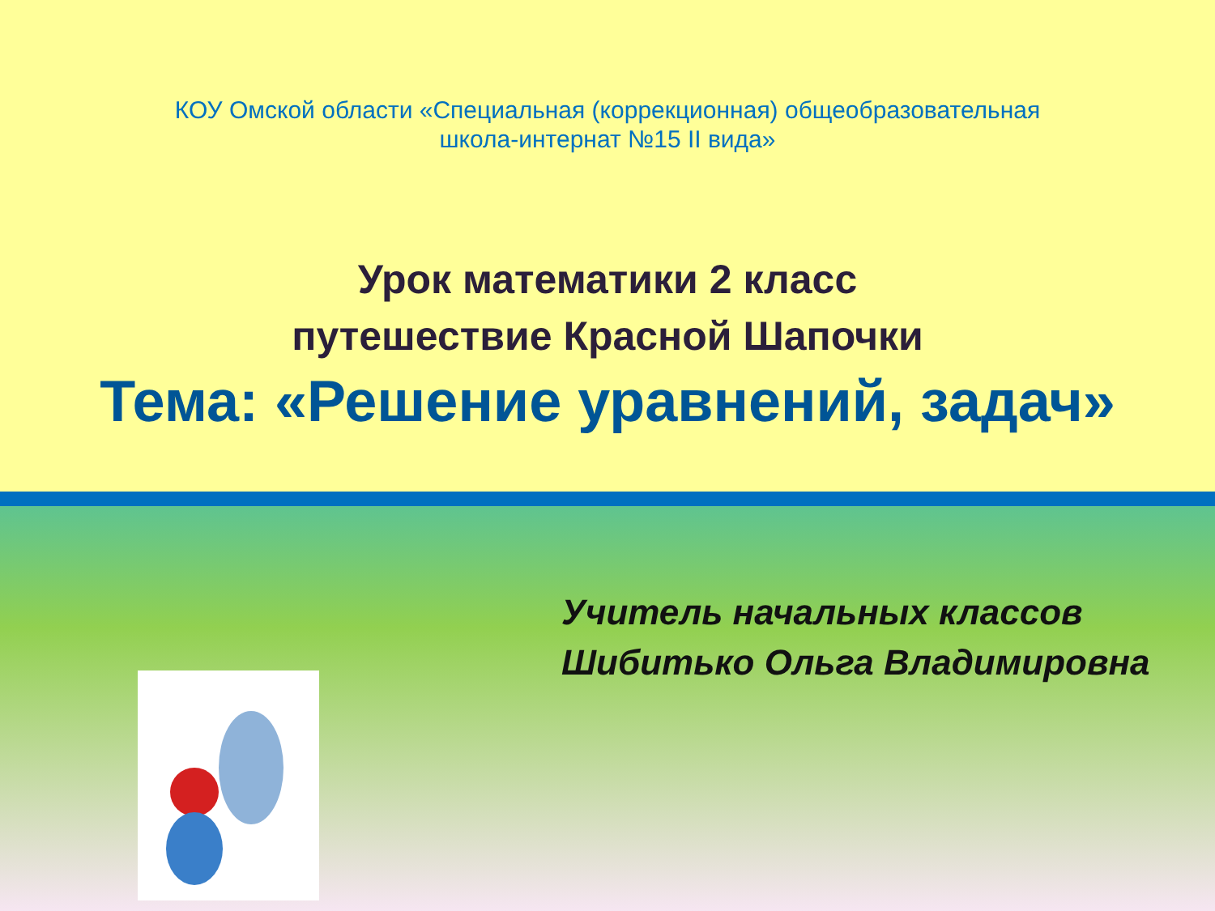КОУ Омской области «Специальная (коррекционная) общеобразовательная
школа-интернат №15 II вида»
Урок математики 2 класс
путешествие Красной Шапочки
Тема: «Решение уравнений, задач»
Учитель начальных классов
Шибитько Ольга Владимировна